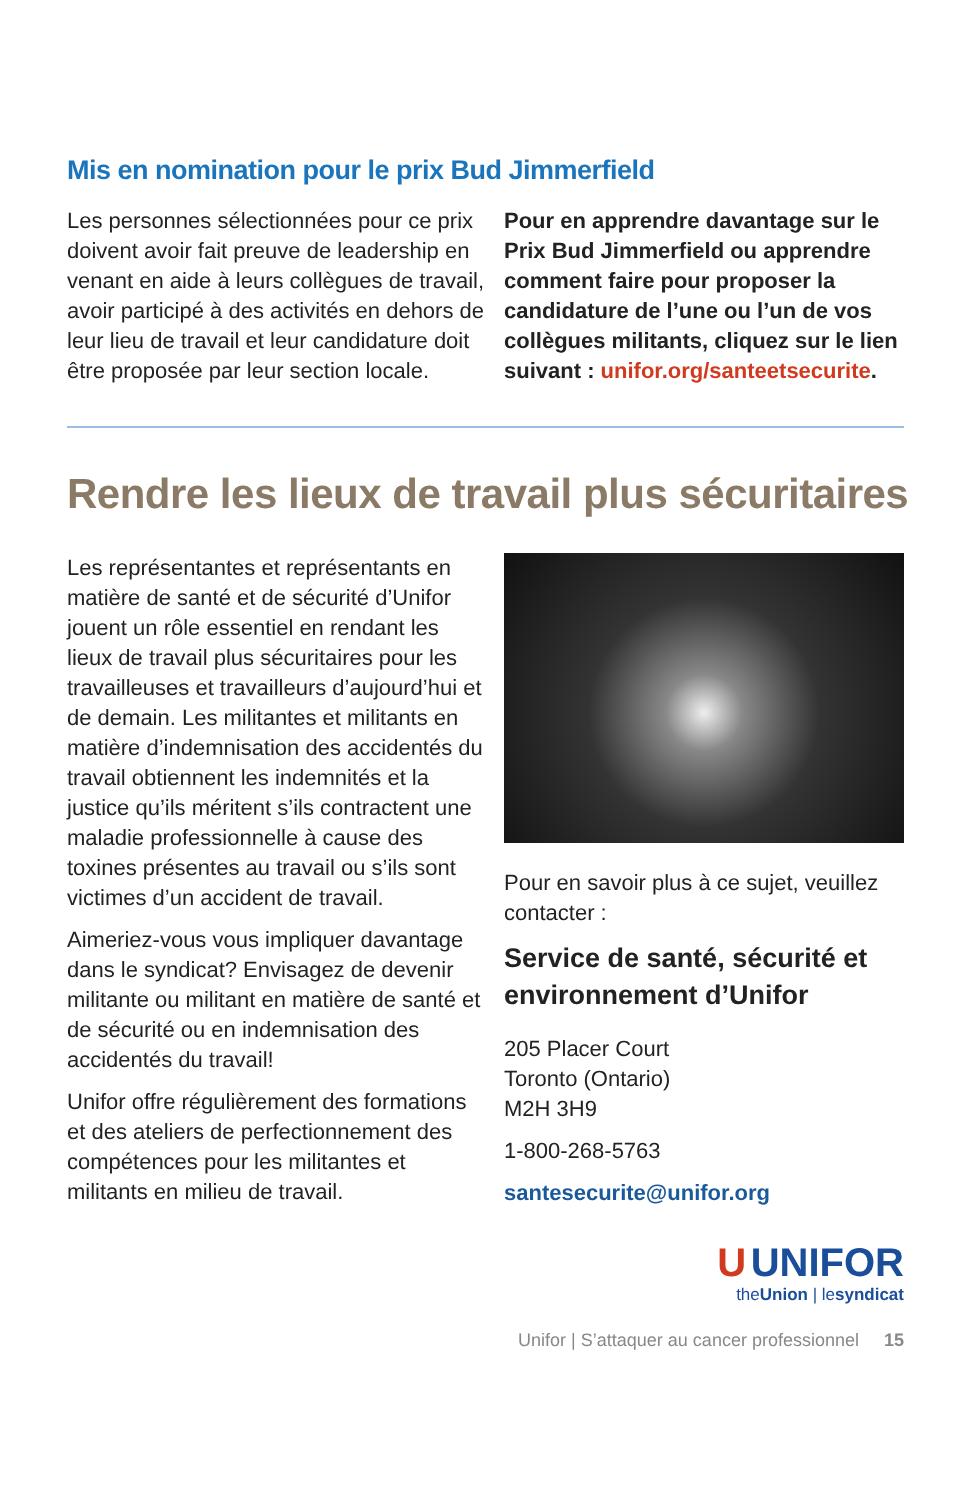Mis en nomination pour le prix Bud Jimmerfield
Les personnes sélectionnées pour ce prix doivent avoir fait preuve de leadership en venant en aide à leurs collègues de travail, avoir participé à des activités en dehors de leur lieu de travail et leur candidature doit être proposée par leur section locale.
Pour en apprendre davantage sur le Prix Bud Jimmerfield ou apprendre comment faire pour proposer la candidature de l’une ou l’un de vos collègues militants, cliquez sur le lien suivant : unifor.org/santeetsecurite.
Rendre les lieux de travail plus sécuritaires
Les représentantes et représentants en matière de santé et de sécurité d’Unifor jouent un rôle essentiel en rendant les lieux de travail plus sécuritaires pour les travailleuses et travailleurs d’aujourd’hui et de demain. Les militantes et militants en matière d’indemnisation des accidentés du travail obtiennent les indemnités et la justice qu’ils méritent s’ils contractent une maladie professionnelle à cause des toxines présentes au travail ou s’ils sont victimes d’un accident de travail.
Aimeriez-vous vous impliquer davantage dans le syndicat? Envisagez de devenir militante ou militant en matière de santé et de sécurité ou en indemnisation des accidentés du travail!
Unifor offre régulièrement des formations et des ateliers de perfectionnement des compétences pour les militantes et militants en milieu de travail.
Pour en savoir plus à ce sujet, veuillez contacter :
Service de santé, sécurité et environnement d’Unifor
205 Placer Court
Toronto (Ontario)
M2H 3H9
1-800-268-5763
santesecurite@unifor.org
U UNIFOR
theUnion | lesyndicat
Unifor | S’attaquer au cancer professionnel 15